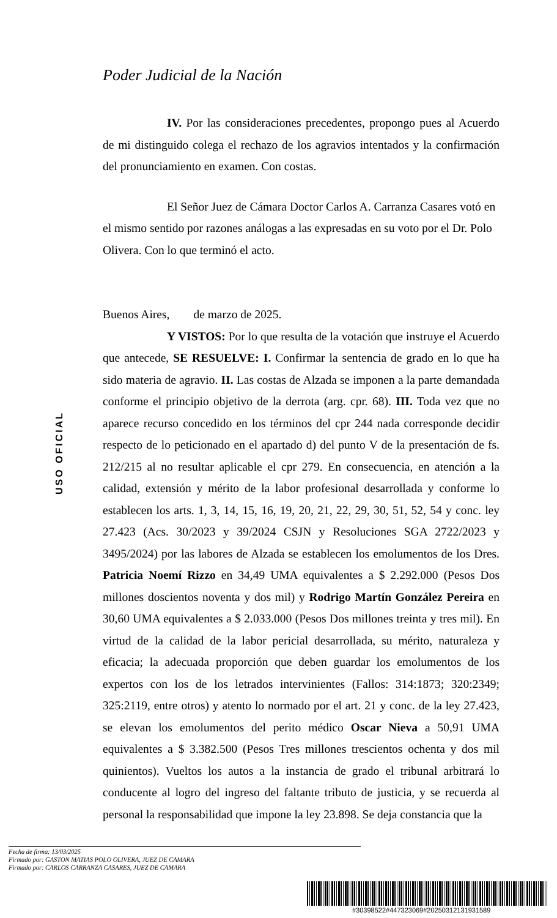Poder Judicial de la Nación
USO OFICIAL
IV. Por las consideraciones precedentes, propongo pues al Acuerdo de mi distinguido colega el rechazo de los agravios intentados y la confirmación del pronunciamiento en examen. Con costas.
El Señor Juez de Cámara Doctor Carlos A. Carranza Casares votó en el mismo sentido por razones análogas a las expresadas en su voto por el Dr. Polo Olivera. Con lo que terminó el acto.
Buenos Aires, de marzo de 2025.
Y VISTOS: Por lo que resulta de la votación que instruye el Acuerdo que antecede, SE RESUELVE: I. Confirmar la sentencia de grado en lo que ha sido materia de agravio. II. Las costas de Alzada se imponen a la parte demandada conforme el principio objetivo de la derrota (arg. cpr. 68). III. Toda vez que no aparece recurso concedido en los términos del cpr 244 nada corresponde decidir respecto de lo peticionado en el apartado d) del punto V de la presentación de fs. 212/215 al no resultar aplicable el cpr 279. En consecuencia, en atención a la calidad, extensión y mérito de la labor profesional desarrollada y conforme lo establecen los arts. 1, 3, 14, 15, 16, 19, 20, 21, 22, 29, 30, 51, 52, 54 y conc. ley 27.423 (Acs. 30/2023 y 39/2024 CSJN y Resoluciones SGA 2722/2023 y 3495/2024) por las labores de Alzada se establecen los emolumentos de los Dres. Patricia Noemí Rizzo en 34,49 UMA equivalentes a $ 2.292.000 (Pesos Dos millones doscientos noventa y dos mil) y Rodrigo Martín González Pereira en 30,60 UMA equivalentes a $ 2.033.000 (Pesos Dos millones treinta y tres mil). En virtud de la calidad de la labor pericial desarrollada, su mérito, naturaleza y eficacia; la adecuada proporción que deben guardar los emolumentos de los expertos con los de los letrados intervinientes (Fallos: 314:1873; 320:2349; 325:2119, entre otros) y atento lo normado por el art. 21 y conc. de la ley 27.423, se elevan los emolumentos del perito médico Oscar Nieva a 50,91 UMA equivalentes a $ 3.382.500 (Pesos Tres millones trescientos ochenta y dos mil quinientos). Vueltos los autos a la instancia de grado el tribunal arbitrará lo conducente al logro del ingreso del faltante tributo de justicia, y se recuerda al personal la responsabilidad que impone la ley 23.898. Se deja constancia que la
Fecha de firma: 13/03/2025
Firmado por: GASTON MATIAS POLO OLIVERA, JUEZ DE CAMARA
Firmado por: CARLOS CARRANZA CASARES, JUEZ DE CAMARA
#30398522#447323069#20250312131931589